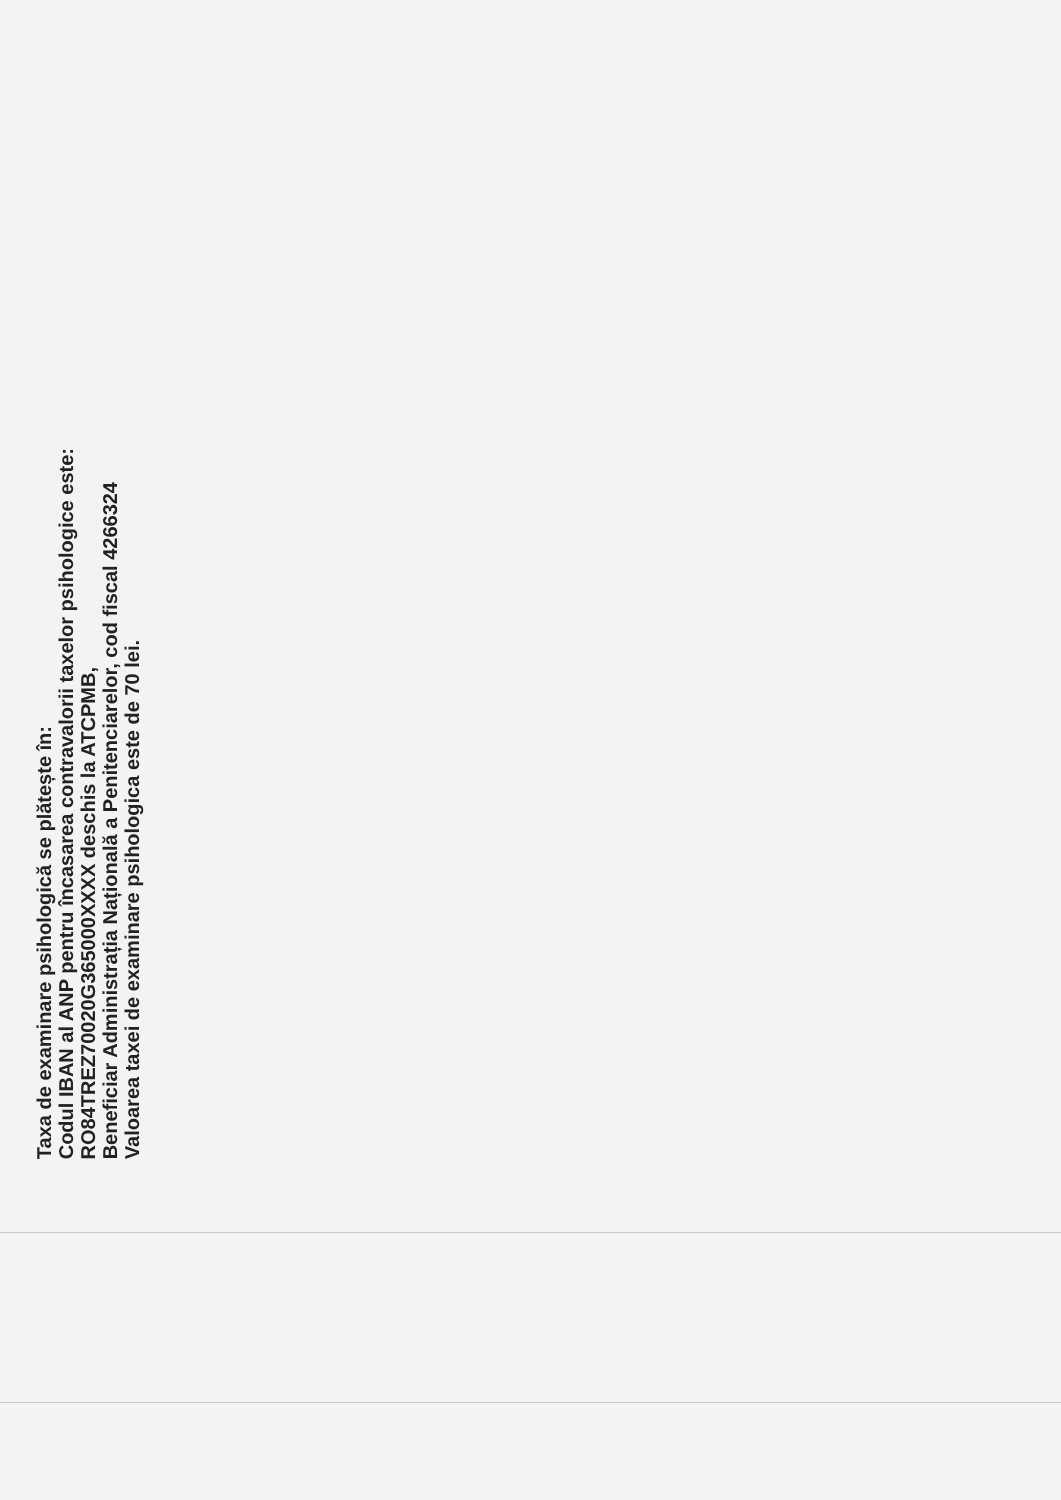Taxa de examinare psihologică se plătește în:
Codul IBAN al ANP pentru încasarea contravalorii taxelor psihologice este:
RO84TREZ70020G365000XXXX deschis la ATCPMB,
Beneficiar Administrația Națională a Penitenciarelor, cod fiscal 4266324
Valoarea taxei de examinare psihologica este de 70 lei.